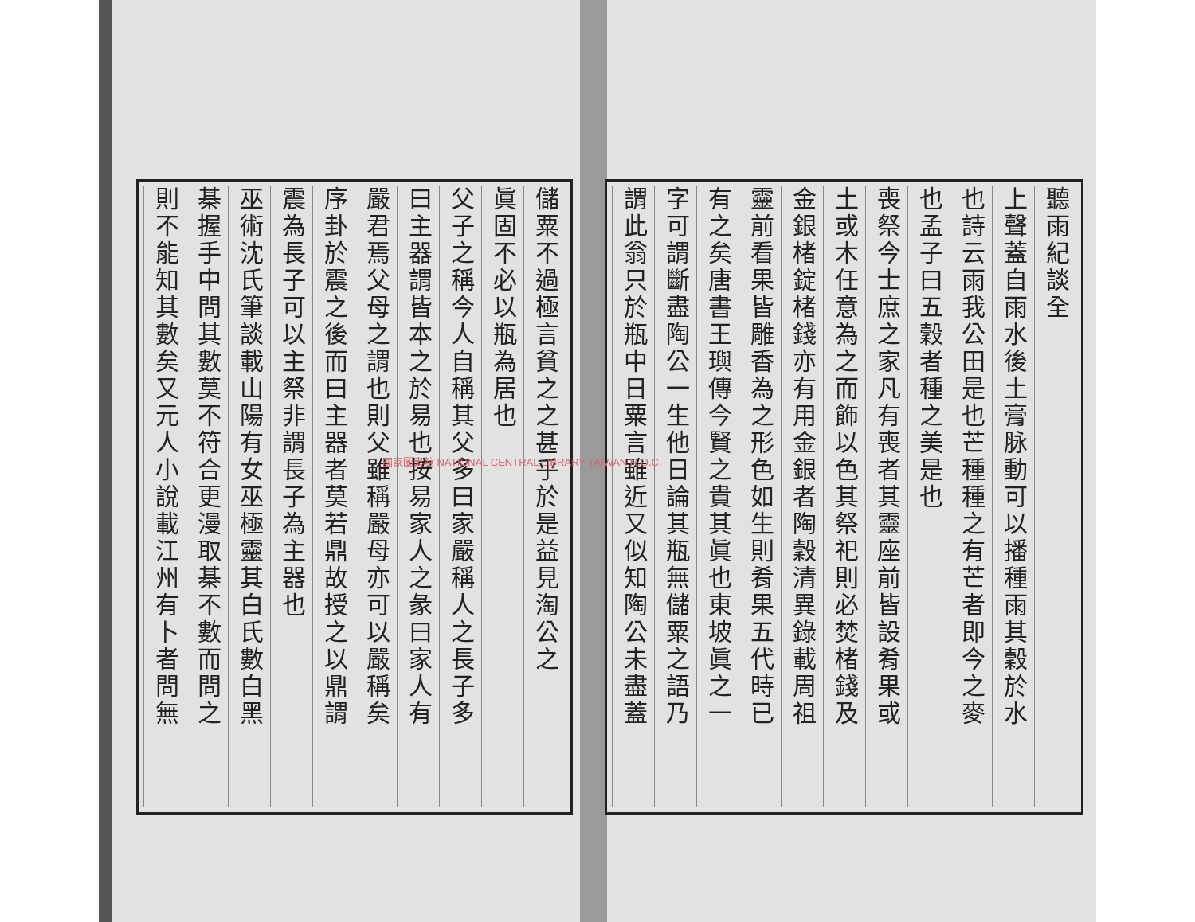聽雨紀談全
上聲蓋自雨水後土膏脉動可以播種雨其穀於水
也詩云雨我公田是也芒種種之有芒者即今之麥
也孟子曰五穀者種之美是也
喪祭今士庶之家凡有喪者其靈座前皆設肴果或
土或木任意為之而飾以色其祭祀則必焚楮錢及
金銀楮錠楮錢亦有用金銀者陶穀清異錄載周祖
靈前看果皆雕香為之形色如生則肴果五代時已
有之矣唐書王璵傳今賢之貴其眞也東坡眞之一
字可謂斷盡陶公一生他日論其瓶無儲粟之語乃
謂此翁只於瓶中日粟言雖近又似知陶公未盡蓋
儲粟不過極言貧之之甚乎於是益見淘公之
眞固不必以瓶為居也
父子之稱今人自稱其父多曰家嚴稱人之長子多
曰主器謂皆本之於易也按易家人之彖曰家人有
嚴君焉父母之謂也則父雖稱嚴母亦可以嚴稱矣
序卦於震之後而曰主器者莫若鼎故授之以鼎謂
震為長子可以主祭非謂長子為主器也
巫術沈氏筆談載山陽有女巫極靈其白氏數白黑
棊握手中問其數莫不符合更漫取棊不數而問之
則不能知其數矣又元人小說載江州有卜者問無
國家圖書館 NATIONAL CENTRAL LIBRARY TAIWAN R.O.C.